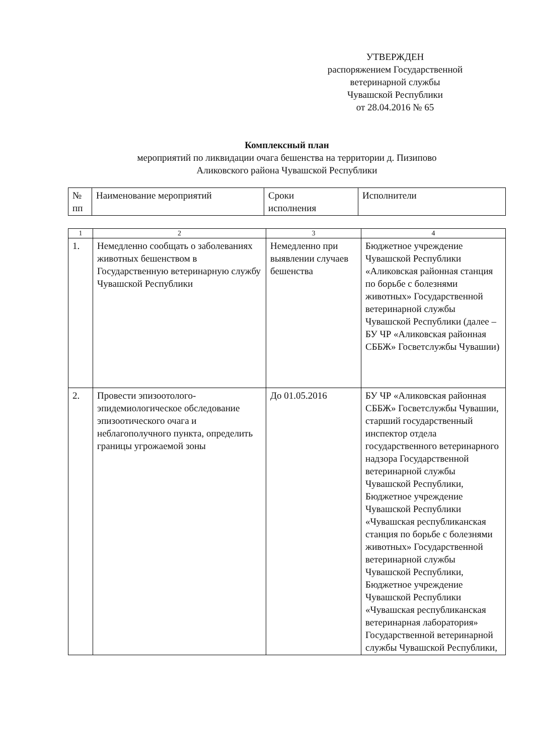УТВЕРЖДЕН
распоряжением Государственной
ветеринарной службы
Чувашской Республики
от 28.04.2016 № 65
Комплексный план
мероприятий по ликвидации очага бешенства на территории д. Пизипово
Аликовского района Чувашской Республики
| № пп | Наименование мероприятий | Сроки исполнения | Исполнители |
| 1 | 2 | 3 | 4 |
| 1. | Немедленно сообщать о заболеваниях животных бешенством в Государственную ветеринарную службу Чувашской Республики | Немедленно при выявлении случаев бешенства | Бюджетное учреждение Чувашской Республики «Аликовская районная станция по борьбе с болезнями животных» Государственной ветеринарной службы Чувашской Республики (далее – БУ ЧР «Аликовская районная СББЖ» Госветслужбы Чувашии) |
| 2. | Провести эпизоотолого-эпидемиологическое обследование эпизоотического очага и неблагополучного пункта, определить границы угрожаемой зоны | До 01.05.2016 | БУ ЧР «Аликовская районная СББЖ» Госветслужбы Чувашии, старший государственный инспектор отдела государственного ветеринарного надзора Государственной ветеринарной службы Чувашской Республики, Бюджетное учреждение Чувашской Республики «Чувашская республиканская станция по борьбе с болезнями животных» Государственной ветеринарной службы Чувашской Республики, Бюджетное учреждение Чувашской Республики «Чувашская республиканская ветеринарная лаборатория» Государственной ветеринарной службы Чувашской Республики, |